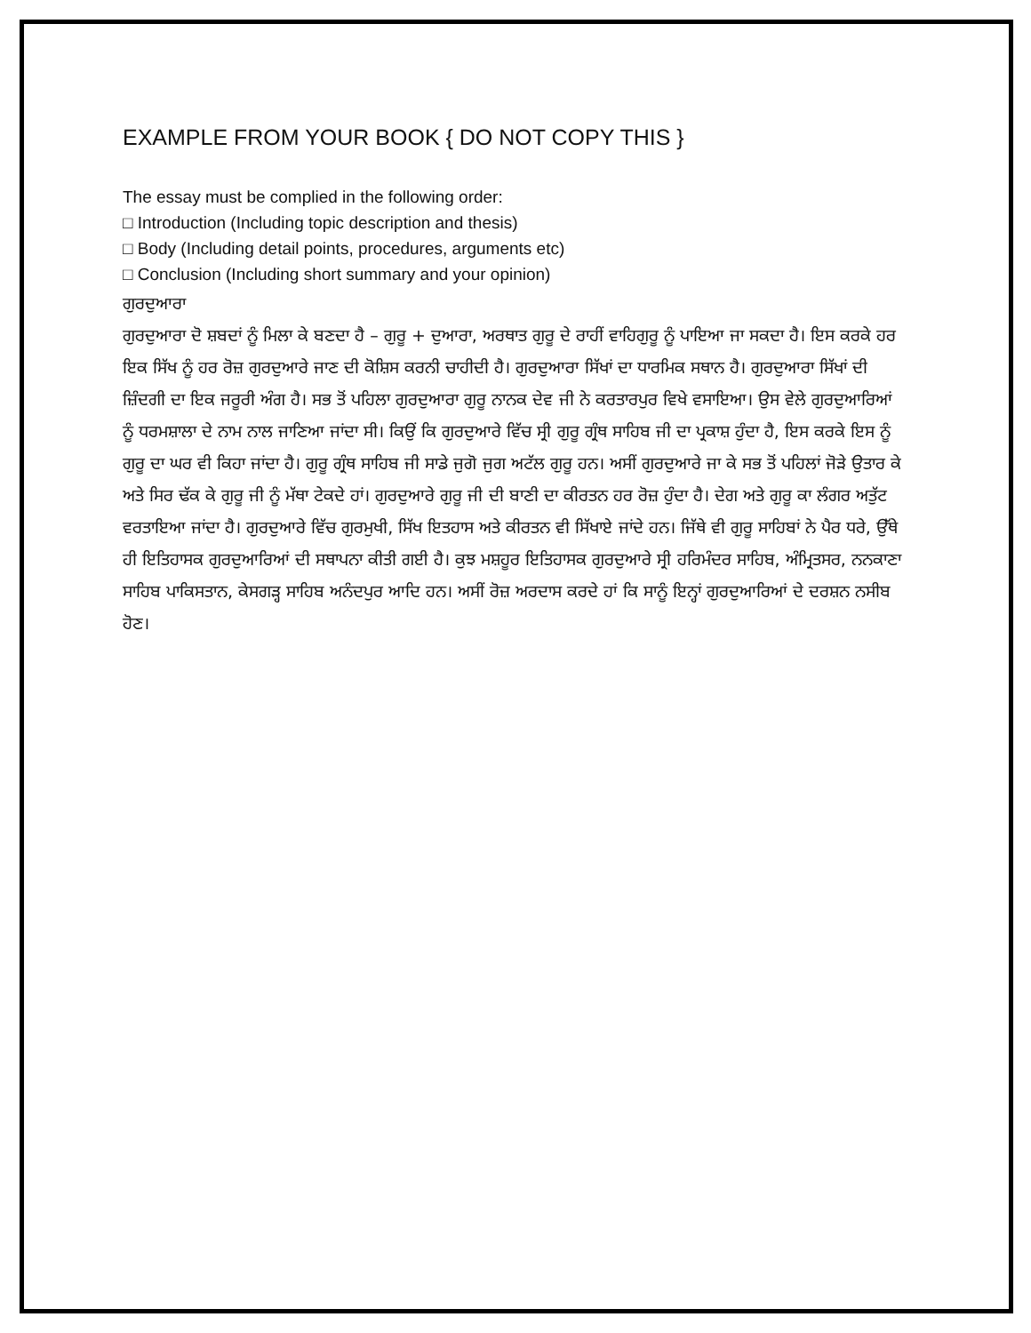EXAMPLE FROM YOUR BOOK { DO NOT COPY THIS }
The essay must be complied in the following order:
□ Introduction (Including topic description and thesis)
□ Body (Including detail points, procedures, arguments etc)
□ Conclusion (Including short summary and your opinion)
ਗੁਰਦੁਆਰਾ
ਗੁਰਦੁਆਰਾ ਦੋ ਸ਼ਬਦਾਂ ਨੂੰ ਮਿਲਾ ਕੇ ਬਣਦਾ ਹੈ – ਗੁਰੂ + ਦੁਆਰਾ, ਅਰਥਾਤ ਗੁਰੂ ਦੇ ਰਾਹੀਂ ਵਾਹਿਗੁਰੂ ਨੂੰ ਪਾਇਆ ਜਾ ਸਕਦਾ ਹੈ। ਇਸ ਕਰਕੇ ਹਰ ਇਕ ਸਿੱਖ ਨੂੰ ਹਰ ਰੋਜ਼ ਗੁਰਦੁਆਰੇ ਜਾਣ ਦੀ ਕੋਸ਼ਿਸ ਕਰਨੀ ਚਾਹੀਦੀ ਹੈ। ਗੁਰਦੁਆਰਾ ਸਿੱਖਾਂ ਦਾ ਧਾਰਮਿਕ ਸਥਾਨ ਹੈ। ਗੁਰਦੁਆਰਾ ਸਿੱਖਾਂ ਦੀ ਜ਼ਿੰਦਗੀ ਦਾ ਇਕ ਜਰੂਰੀ ਅੰਗ ਹੈ। ਸਭ ਤੋਂ ਪਹਿਲਾ ਗੁਰਦੁਆਰਾ ਗੁਰੂ ਨਾਨਕ ਦੇਵ ਜੀ ਨੇ ਕਰਤਾਰਪੁਰ ਵਿਖੇ ਵਸਾਇਆ। ਉਸ ਵੇਲੇ ਗੁਰਦੁਆਰਿਆਂ ਨੂੰ ਧਰਮਸ਼ਾਲਾ ਦੇ ਨਾਮ ਨਾਲ ਜਾਣਿਆ ਜਾਂਦਾ ਸੀ। ਕਿਉਂ ਕਿ ਗੁਰਦੁਆਰੇ ਵਿੱਚ ਸ੍ਰੀ ਗੁਰੂ ਗ੍ਰੰਥ ਸਾਹਿਬ ਜੀ ਦਾ ਪ੍ਰਕਾਸ਼ ਹੁੰਦਾ ਹੈ, ਇਸ ਕਰਕੇ ਇਸ ਨੂੰ ਗੁਰੂ ਦਾ ਘਰ ਵੀ ਕਿਹਾ ਜਾਂਦਾ ਹੈ। ਗੁਰੂ ਗ੍ਰੰਥ ਸਾਹਿਬ ਜੀ ਸਾਡੇ ਜੁਗੋ ਜੁਗ ਅਟੱਲ ਗੁਰੂ ਹਨ। ਅਸੀਂ ਗੁਰਦੁਆਰੇ ਜਾ ਕੇ ਸਭ ਤੋਂ ਪਹਿਲਾਂ ਜੋੜੇ ਉਤਾਰ ਕੇ ਅਤੇ ਸਿਰ ਢੱਕ ਕੇ ਗੁਰੂ ਜੀ ਨੂੰ ਮੱਥਾ ਟੇਕਦੇ ਹਾਂ। ਗੁਰਦੁਆਰੇ ਗੁਰੂ ਜੀ ਦੀ ਬਾਣੀ ਦਾ ਕੀਰਤਨ ਹਰ ਰੋਜ਼ ਹੁੰਦਾ ਹੈ। ਦੇਗ ਅਤੇ ਗੁਰੂ ਕਾ ਲੰਗਰ ਅਤੁੱਟ ਵਰਤਾਇਆ ਜਾਂਦਾ ਹੈ। ਗੁਰਦੁਆਰੇ ਵਿੱਚ ਗੁਰਮੁਖੀ, ਸਿੱਖ ਇਤਹਾਸ ਅਤੇ ਕੀਰਤਨ ਵੀ ਸਿੱਖਾਏ ਜਾਂਦੇ ਹਨ। ਜਿੱਥੇ ਵੀ ਗੁਰੂ ਸਾਹਿਬਾਂ ਨੇ ਪੈਰ ਧਰੇ, ਉੱਥੇ ਹੀ ਇਤਿਹਾਸਕ ਗੁਰਦੁਆਰਿਆਂ ਦੀ ਸਥਾਪਨਾ ਕੀਤੀ ਗਈ ਹੈ। ਕੁਝ ਮਸ਼ਹੂਰ ਇਤਿਹਾਸਕ ਗੁਰਦੁਆਰੇ ਸ੍ਰੀ ਹਰਿਮੰਦਰ ਸਾਹਿਬ, ਅੰਮ੍ਰਿਤਸਰ, ਨਨਕਾਣਾ ਸਾਹਿਬ ਪਾਕਿਸਤਾਨ, ਕੇਸਗੜ੍ਹ ਸਾਹਿਬ ਅਨੰਦਪੁਰ ਆਦਿ ਹਨ। ਅਸੀਂ ਰੋਜ਼ ਅਰਦਾਸ ਕਰਦੇ ਹਾਂ ਕਿ ਸਾਨੂੰ ਇਨ੍ਹਾਂ ਗੁਰਦੁਆਰਿਆਂ ਦੇ ਦਰਸ਼ਨ ਨਸੀਬ ਹੋਣ।